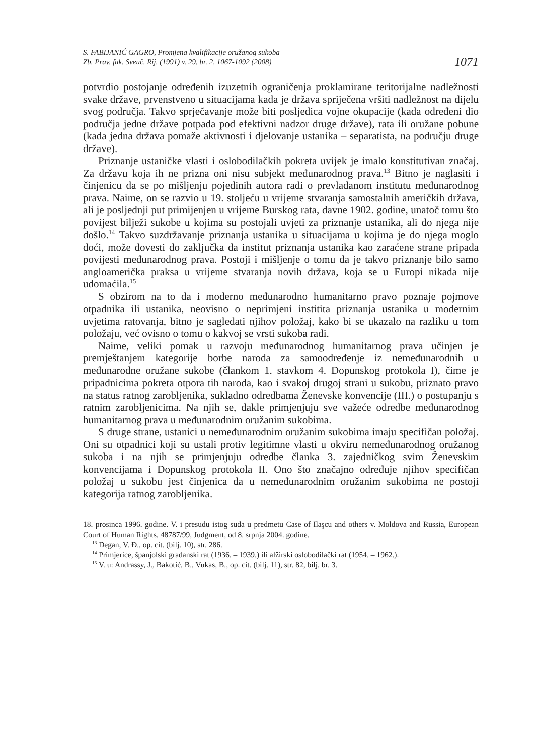S. FABIJANIĆ GAGRO, Promjena kvalifikacije oružanog sukoba
Zb. Prav. fak. Sveuč. Rij. (1991) v. 29, br. 2, 1067-1092 (2008)
1071
potvrdio postojanje određenih izuzetnih ograničenja proklamirane teritorijalne nadležnosti svake države, prvenstveno u situacijama kada je država spriječena vršiti nadležnost na dijelu svog područja. Takvo sprječavanje može biti posljedica vojne okupacije (kada određeni dio područja jedne države potpada pod efektivni nadzor druge države), rata ili oružane pobune (kada jedna država pomaže aktivnosti i djelovanje ustanika – separatista, na području druge države).
Priznanje ustaničke vlasti i oslobodilačkih pokreta uvijek je imalo konstitutivan značaj. Za državu koja ih ne prizna oni nisu subjekt međunarodnog prava.<sup>13</sup> Bitno je naglasiti i činjenicu da se po mišljenju pojedinih autora radi o prevladanom institutu međunarodnog prava. Naime, on se razvio u 19. stoljeću u vrijeme stvaranja samostalnih američkih država, ali je posljednji put primijenjen u vrijeme Burskog rata, davne 1902. godine, unatoč tomu što povijest bilježi sukobe u kojima su postojali uvjeti za priznanje ustanika, ali do njega nije došlo.<sup>14</sup> Takvo suzdržavanje priznanja ustanika u situacijama u kojima je do njega moglo doći, može dovesti do zaključka da institut priznanja ustanika kao zaraćene strane pripada povijesti međunarodnog prava. Postoji i mišljenje o tomu da je takvo priznanje bilo samo angloamerička praksa u vrijeme stvaranja novih država, koja se u Europi nikada nije udomaćila.<sup>15</sup>
S obzirom na to da i moderno međunarodno humanitarno pravo poznaje pojmove otpadnika ili ustanika, neovisno o neprimjeni institita priznanja ustanika u modernim uvjetima ratovanja, bitno je sagledati njihov položaj, kako bi se ukazalo na razliku u tom položaju, već ovisno o tomu o kakvoj se vrsti sukoba radi.
Naime, veliki pomak u razvoju međunarodnog humanitarnog prava učinjen je premještanjem kategorije borbe naroda za samoodređenje iz nemeđunarodnih u međunarodne oružane sukobe (člankom 1. stavkom 4. Dopunskog protokola I), čime je pripadnicima pokreta otpora tih naroda, kao i svakoj drugoj strani u sukobu, priznato pravo na status ratnog zarobljenika, sukladno odredbama Ženevske konvencije (III.) o postupanju s ratnim zarobljenicima. Na njih se, dakle primjenjuju sve važeće odredbe međunarodnog humanitarnog prava u međunarodnim oružanim sukobima.
S druge strane, ustanici u nemeđunarodnim oružanim sukobima imaju specifičan položaj. Oni su otpadnici koji su ustali protiv legitimne vlasti u okviru nemeđunarodnog oružanog sukoba i na njih se primjenjuju odredbe članka 3. zajedničkog svim Ženevskim konvencijama i Dopunskog protokola II. Ono što značajno određuje njihov specifičan položaj u sukobu jest činjenica da u nemeđunarodnim oružanim sukobima ne postoji kategorija ratnog zarobljenika.
18. prosinca 1996. godine. V. i presudu istog suda u predmetu Case of Ilaşcu and others v. Moldova and Russia, European Court of Human Rights, 48787/99, Judgment, od 8. srpnja 2004. godine.
<sup>13</sup> Degan, V. Đ., op. cit. (bilj. 10), str. 286.
<sup>14</sup> Primjerice, španjolski građanski rat (1936. – 1939.) ili alžirski oslobodilački rat (1954. – 1962.).
<sup>15</sup> V. u: Andrassy, J., Bakotić, B., Vukas, B., op. cit. (bilj. 11), str. 82, bilj. br. 3.